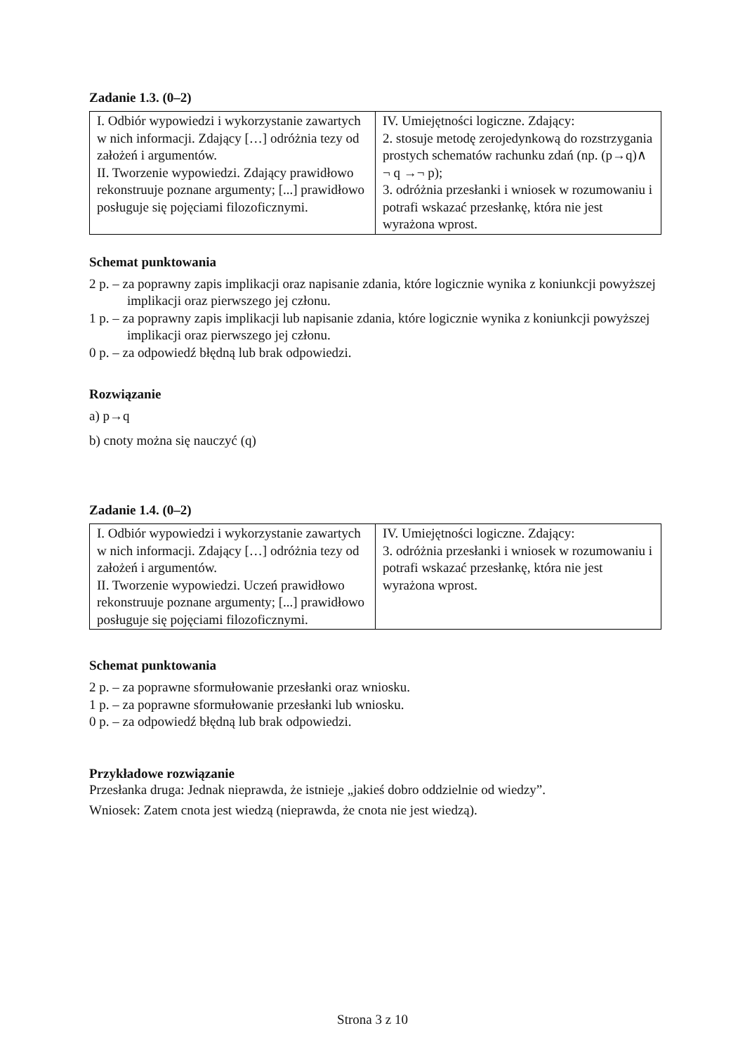Zadanie 1.3. (0–2)
| I. Odbiór wypowiedzi i wykorzystanie zawartych w nich informacji. Zdający […] odróżnia tezy od założeń i argumentów. II. Tworzenie wypowiedzi. Zdający prawidłowo rekonstruuje poznane argumenty; [...] prawidłowo posługuje się pojęciami filozoficznymi. | IV. Umiejętności logiczne. Zdający: 2. stosuje metodę zerojedynkową do rozstrzygania prostych schematów rachunku zdań (np. (p→q)∧ ¬ q →¬ p); 3. odróżnia przesłanki i wniosek w rozumowaniu i potrafi wskazać przesłankę, która nie jest wyrażona wprost. |
Schemat punktowania
2 p. – za poprawny zapis implikacji oraz napisanie zdania, które logicznie wynika z koniunkcji powyższej implikacji oraz pierwszego jej członu.
1 p. – za poprawny zapis implikacji lub napisanie zdania, które logicznie wynika z koniunkcji powyższej implikacji oraz pierwszego jej członu.
0 p. – za odpowiedź błędną lub brak odpowiedzi.
Rozwiązanie
a) p→q
b) cnoty można się nauczyć (q)
Zadanie 1.4. (0–2)
| I. Odbiór wypowiedzi i wykorzystanie zawartych w nich informacji. Zdający […] odróżnia tezy od założeń i argumentów. II. Tworzenie wypowiedzi. Uczeń prawidłowo rekonstruuje poznane argumenty; [...] prawidłowo posługuje się pojęciami filozoficznymi. | IV. Umiejętności logiczne. Zdający: 3. odróżnia przesłanki i wniosek w rozumowaniu i potrafi wskazać przesłankę, która nie jest wyrażona wprost. |
Schemat punktowania
2 p. – za poprawne sformułowanie przesłanki oraz wniosku.
1 p. – za poprawne sformułowanie przesłanki lub wniosku.
0 p. – za odpowiedź błędną lub brak odpowiedzi.
Przykładowe rozwiązanie
Przesłanka druga: Jednak nieprawda, że istnieje „jakieś dobro oddzielnie od wiedzy”.
Wniosek: Zatem cnota jest wiedzą (nieprawda, że cnota nie jest wiedzą).
Strona 3 z 10